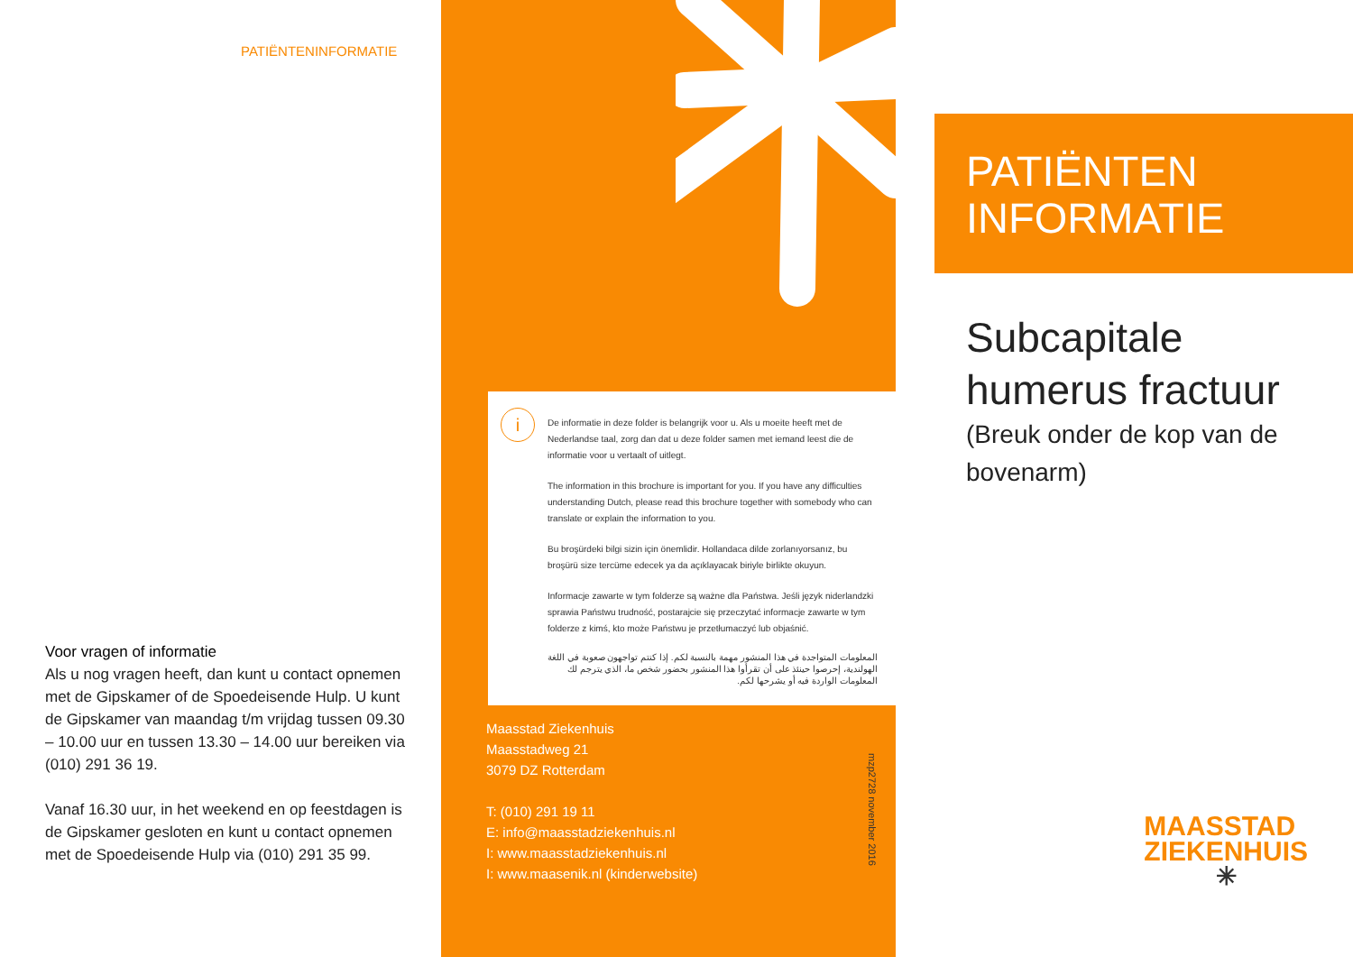PATIËNTENINFORMATIE
Voor vragen of informatie
Als u nog vragen heeft, dan kunt u contact opnemen met de Gipskamer of de Spoedeisende Hulp. U kunt de Gipskamer van maandag t/m vrijdag tussen 09.30 – 10.00 uur en tussen 13.30 – 14.00 uur bereiken via (010) 291 36 19.
Vanaf 16.30 uur, in het weekend en op feestdagen is de Gipskamer gesloten en kunt u contact opnemen met de Spoedeisende Hulp via (010) 291 35 99.
i
De informatie in deze folder is belangrijk voor u. Als u moeite heeft met de Nederlandse taal, zorg dan dat u deze folder samen met iemand leest die de informatie voor u vertaalt of uitlegt.
The information in this brochure is important for you. If you have any difficulties understanding Dutch, please read this brochure together with somebody who can translate or explain the information to you.
Bu broşürdeki bilgi sizin için önemlidir. Hollandaca dilde zorlanıyorsanız, bu broşürü size tercüme edecek ya da açıklayacak biriyle birlikte okuyun.
Informacje zawarte w tym folderze są ważne dla Państwa. Jeśli język niderlandzki sprawia Państwu trudność, postarajcie się przeczytać informacje zawarte w tym folderze z kimś, kto może Państwu je przetłumaczyć lub objaśnić.
المعلومات المتواجدة في هذا المنشور مهمة بالنسبة لكم. إذا كنتم تواجهون صعوبة في اللغة الهولندية، إحرصوا حينئذ على أن تقرأوا هذا المنشور بحضور شخص ما، الذي يترجم لك المعلومات الواردة فيه أو يشرحها لكم.
Maasstad Ziekenhuis
Maasstadweg 21
3079 DZ Rotterdam
T: (010) 291 19 11
E: info@maasstadziekenhuis.nl
I: www.maasstadziekenhuis.nl
I: www.maasenik.nl (kinderwebsite)
mzp2728 november 2016
PATIËNTEN
INFORMATIE
Subcapitale
humerus fractuur
(Breuk onder de kop van de bovenarm)
MAASSTAD
ZIEKENHUIS
✳